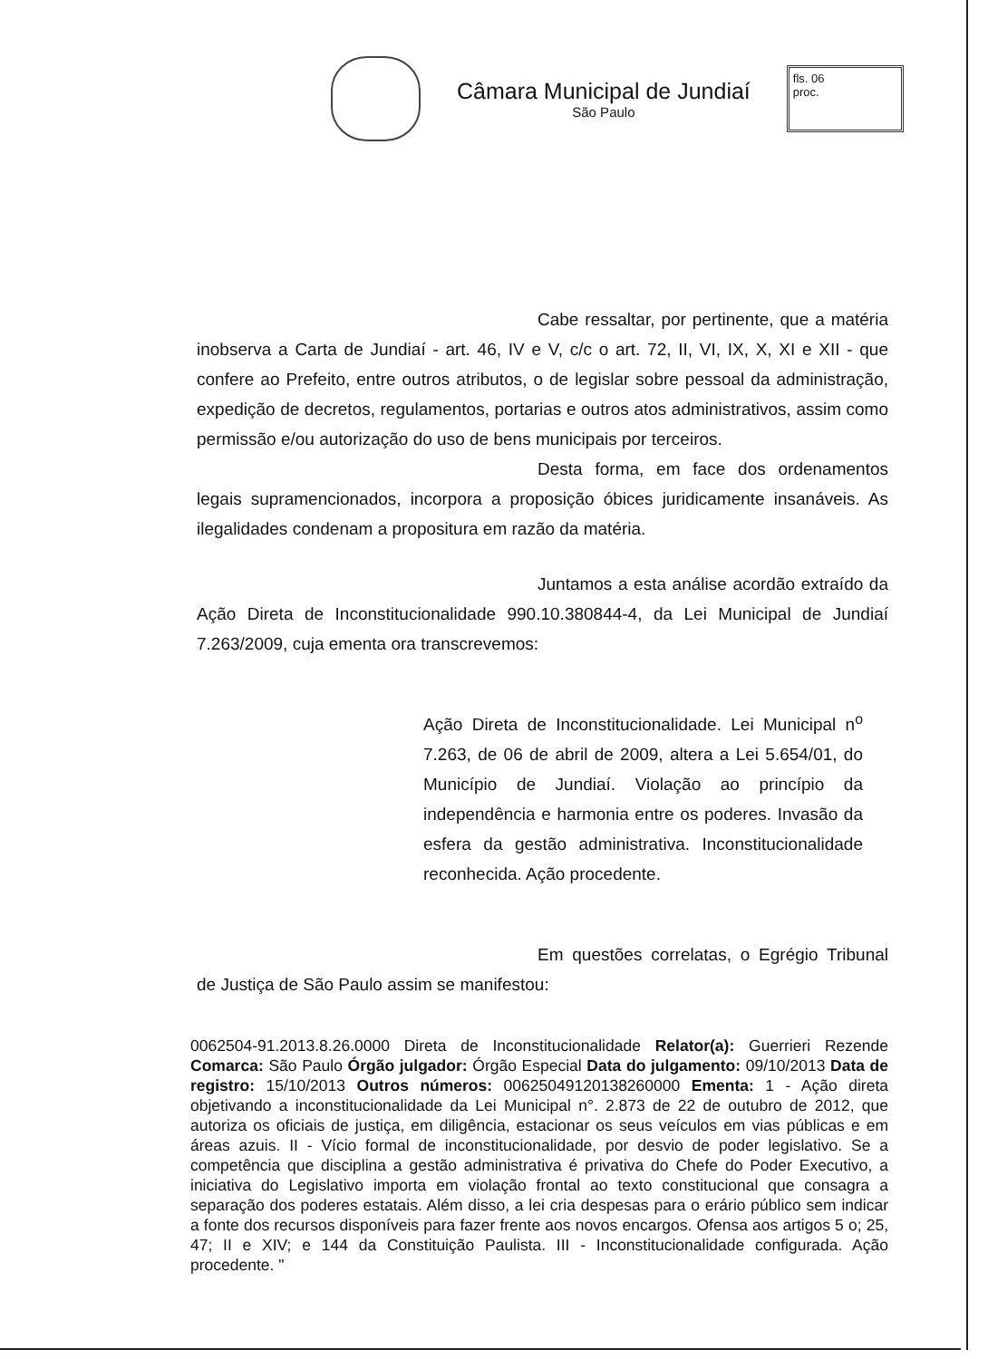Câmara Municipal de Jundiaí
São Paulo
fls. 06
proc.
Cabe ressaltar, por pertinente, que a matéria inobserva a Carta de Jundiaí - art. 46, IV e V, c/c o art. 72, II, VI, IX, X, XI e XII - que confere ao Prefeito, entre outros atributos, o de legislar sobre pessoal da administração, expedição de decretos, regulamentos, portarias e outros atos administrativos, assim como permissão e/ou autorização do uso de bens municipais por terceiros.
Desta forma, em face dos ordenamentos legais supramencionados, incorpora a proposição óbices juridicamente insanáveis. As ilegalidades condenam a propositura em razão da matéria.
Juntamos a esta análise acordão extraído da Ação Direta de Inconstitucionalidade 990.10.380844-4, da Lei Municipal de Jundiaí 7.263/2009, cuja ementa ora transcrevemos:
Ação Direta de Inconstitucionalidade. Lei Municipal n<sup>o</sup> 7.263, de 06 de abril de 2009, altera a Lei 5.654/01, do Município de Jundiaí. Violação ao princípio da independência e harmonia entre os poderes. Invasão da esfera da gestão administrativa. Inconstitucionalidade reconhecida. Ação procedente.
Em questões correlatas, o Egrégio Tribunal de Justiça de São Paulo assim se manifestou:
0062504-91.2013.8.26.0000 Direta de Inconstitucionalidade Relator(a): Guerrieri Rezende Comarca: São Paulo Órgão julgador: Órgão Especial Data do julgamento: 09/10/2013 Data de registro: 15/10/2013 Outros números: 00625049120138260000 Ementa: 1 - Ação direta objetivando a inconstitucionalidade da Lei Municipal n°. 2.873 de 22 de outubro de 2012, que autoriza os oficiais de justiça, em diligência, estacionar os seus veículos em vias públicas e em áreas azuis. II - Vício formal de inconstitucionalidade, por desvio de poder legislativo. Se a competência que disciplina a gestão administrativa é privativa do Chefe do Poder Executivo, a iniciativa do Legislativo importa em violação frontal ao texto constitucional que consagra a separação dos poderes estatais. Além disso, a lei cria despesas para o erário público sem indicar a fonte dos recursos disponíveis para fazer frente aos novos encargos. Ofensa aos artigos 5 o; 25, 47; II e XIV; e 144 da Constituição Paulista. III - Inconstitucionalidade configurada. Ação procedente. "